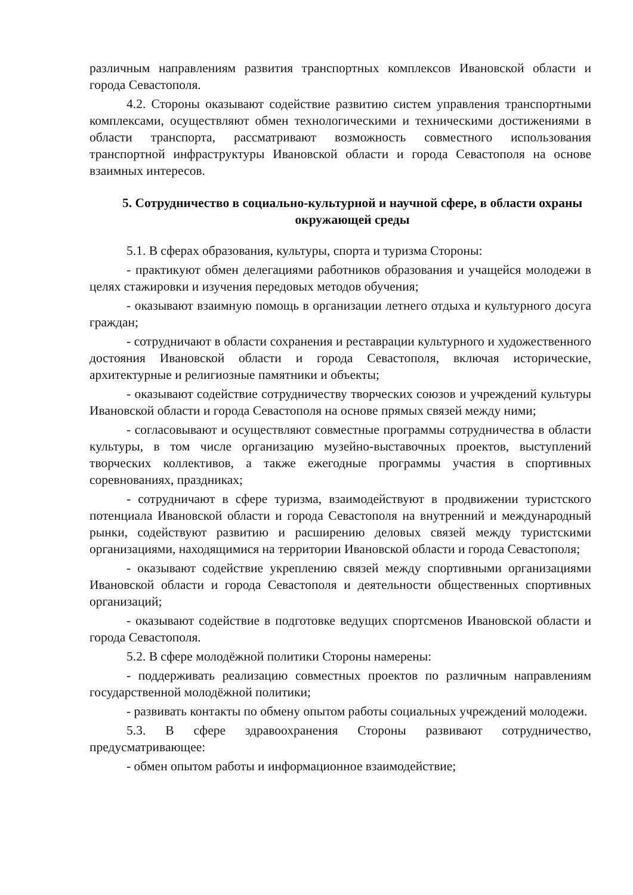различным направлениям развития транспортных комплексов Ивановской области и города Севастополя.
4.2. Стороны оказывают содействие развитию систем управления транспортными комплексами, осуществляют обмен технологическими и техническими достижениями в области транспорта, рассматривают возможность совместного использования транспортной инфраструктуры Ивановской области и города Севастополя на основе взаимных интересов.
5. Сотрудничество в социально-культурной и научной сфере, в области охраны окружающей среды
5.1. В сферах образования, культуры, спорта и туризма Стороны:
- практикуют обмен делегациями работников образования и учащейся молодежи в целях стажировки и изучения передовых методов обучения;
- оказывают взаимную помощь в организации летнего отдыха и культурного досуга граждан;
- сотрудничают в области сохранения и реставрации культурного и художественного достояния Ивановской области и города Севастополя, включая исторические, архитектурные и религиозные памятники и объекты;
- оказывают содействие сотрудничеству творческих союзов и учреждений культуры Ивановской области и города Севастополя на основе прямых связей между ними;
- согласовывают и осуществляют совместные программы сотрудничества в области культуры, в том числе организацию музейно-выставочных проектов, выступлений творческих коллективов, а также ежегодные программы участия в спортивных соревнованиях, праздниках;
- сотрудничают в сфере туризма, взаимодействуют в продвижении туристского потенциала Ивановской области и города Севастополя на внутренний и международный рынки, содействуют развитию и расширению деловых связей между туристскими организациями, находящимися на территории Ивановской области и города Севастополя;
- оказывают содействие укреплению связей между спортивными организациями Ивановской области и города Севастополя и деятельности общественных спортивных организаций;
- оказывают содействие в подготовке ведущих спортсменов Ивановской области и города Севастополя.
5.2. В сфере молодёжной политики Стороны намерены:
- поддерживать реализацию совместных проектов по различным направлениям государственной молодёжной политики;
- развивать контакты по обмену опытом работы социальных учреждений молодежи.
5.3. В сфере здравоохранения Стороны развивают сотрудничество, предусматривающее:
- обмен опытом работы и информационное взаимодействие;